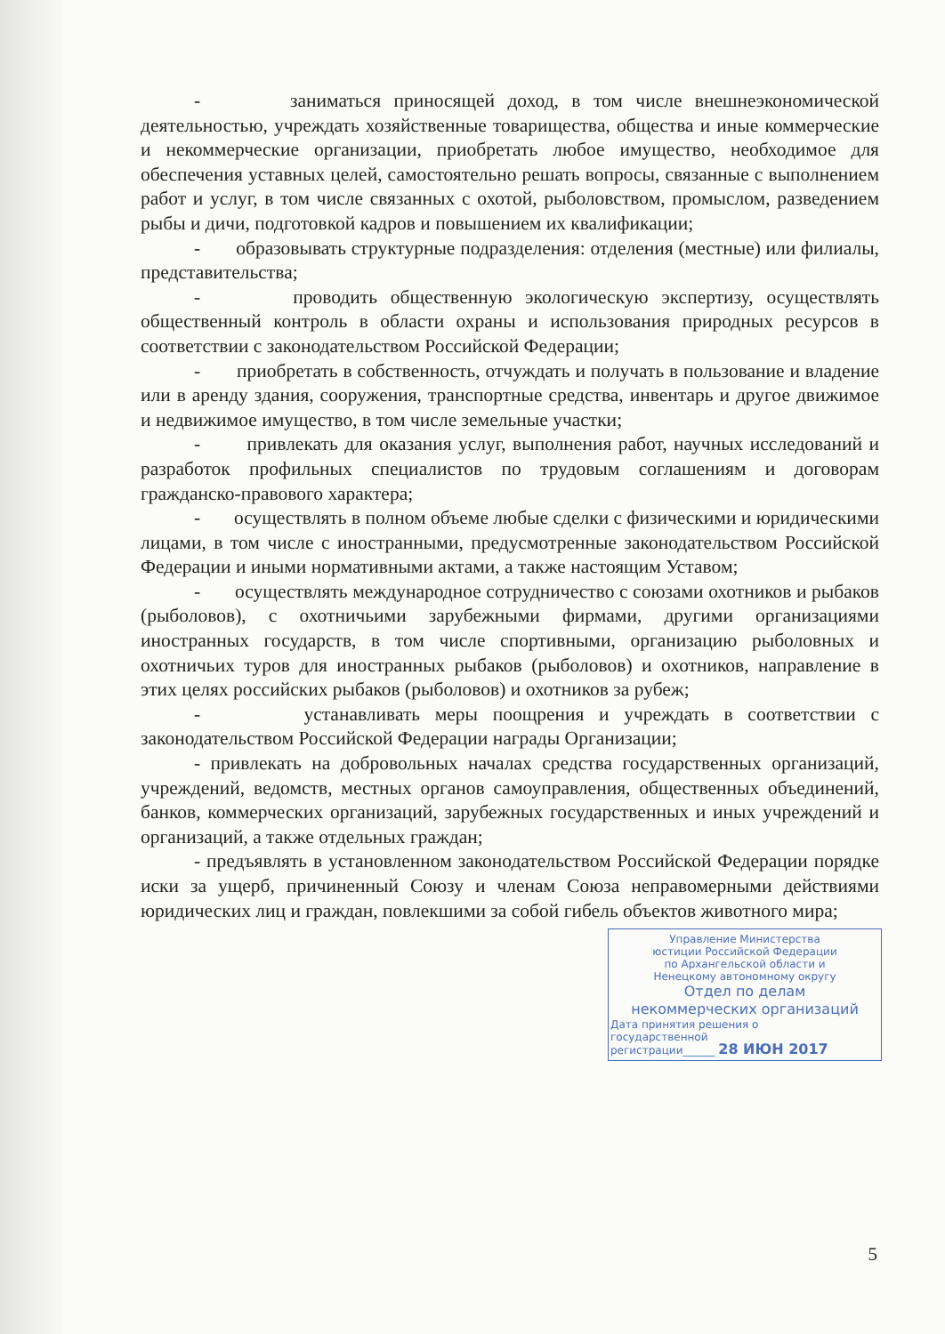- заниматься приносящей доход, в том числе внешнеэкономической деятельностью, учреждать хозяйственные товарищества, общества и иные коммерческие и некоммерческие организации, приобретать любое имущество, необходимое для обеспечения уставных целей, самостоятельно решать вопросы, связанные с выполнением работ и услуг, в том числе связанных с охотой, рыболовством, промыслом, разведением рыбы и дичи, подготовкой кадров и повышением их квалификации;
- образовывать структурные подразделения: отделения (местные) или филиалы, представительства;
- проводить общественную экологическую экспертизу, осуществлять общественный контроль в области охраны и использования природных ресурсов в соответствии с законодательством Российской Федерации;
- приобретать в собственность, отчуждать и получать в пользование и владение или в аренду здания, сооружения, транспортные средства, инвентарь и другое движимое и недвижимое имущество, в том числе земельные участки;
- привлекать для оказания услуг, выполнения работ, научных исследований и разработок профильных специалистов по трудовым соглашениям и договорам гражданско-правового характера;
- осуществлять в полном объеме любые сделки с физическими и юридическими лицами, в том числе с иностранными, предусмотренные законодательством Российской Федерации и иными нормативными актами, а также настоящим Уставом;
- осуществлять международное сотрудничество с союзами охотников и рыбаков (рыболовов), с охотничьими зарубежными фирмами, другими организациями иностранных государств, в том числе спортивными, организацию рыболовных и охотничьих туров для иностранных рыбаков (рыболовов) и охотников, направление в этих целях российских рыбаков (рыболовов) и охотников за рубеж;
- устанавливать меры поощрения и учреждать в соответствии с законодательством Российской Федерации награды Организации;
- привлекать на добровольных началах средства государственных организаций, учреждений, ведомств, местных органов самоуправления, общественных объединений, банков, коммерческих организаций, зарубежных государственных и иных учреждений и организаций, а также отдельных граждан;
- предъявлять в установленном законодательством Российской Федерации порядке иски за ущерб, причиненный Союзу и членам Союза неправомерными действиями юридических лиц и граждан, повлекшими за собой гибель объектов животного мира;
Управление Министерства
юстиции Российской Федерации
по Архангельской области и
Ненецкому автономному округу
Отдел по делам
некоммерческих организаций
Дата принятия решения о
государственной
регистрации______ 28 ИЮН 2017
5